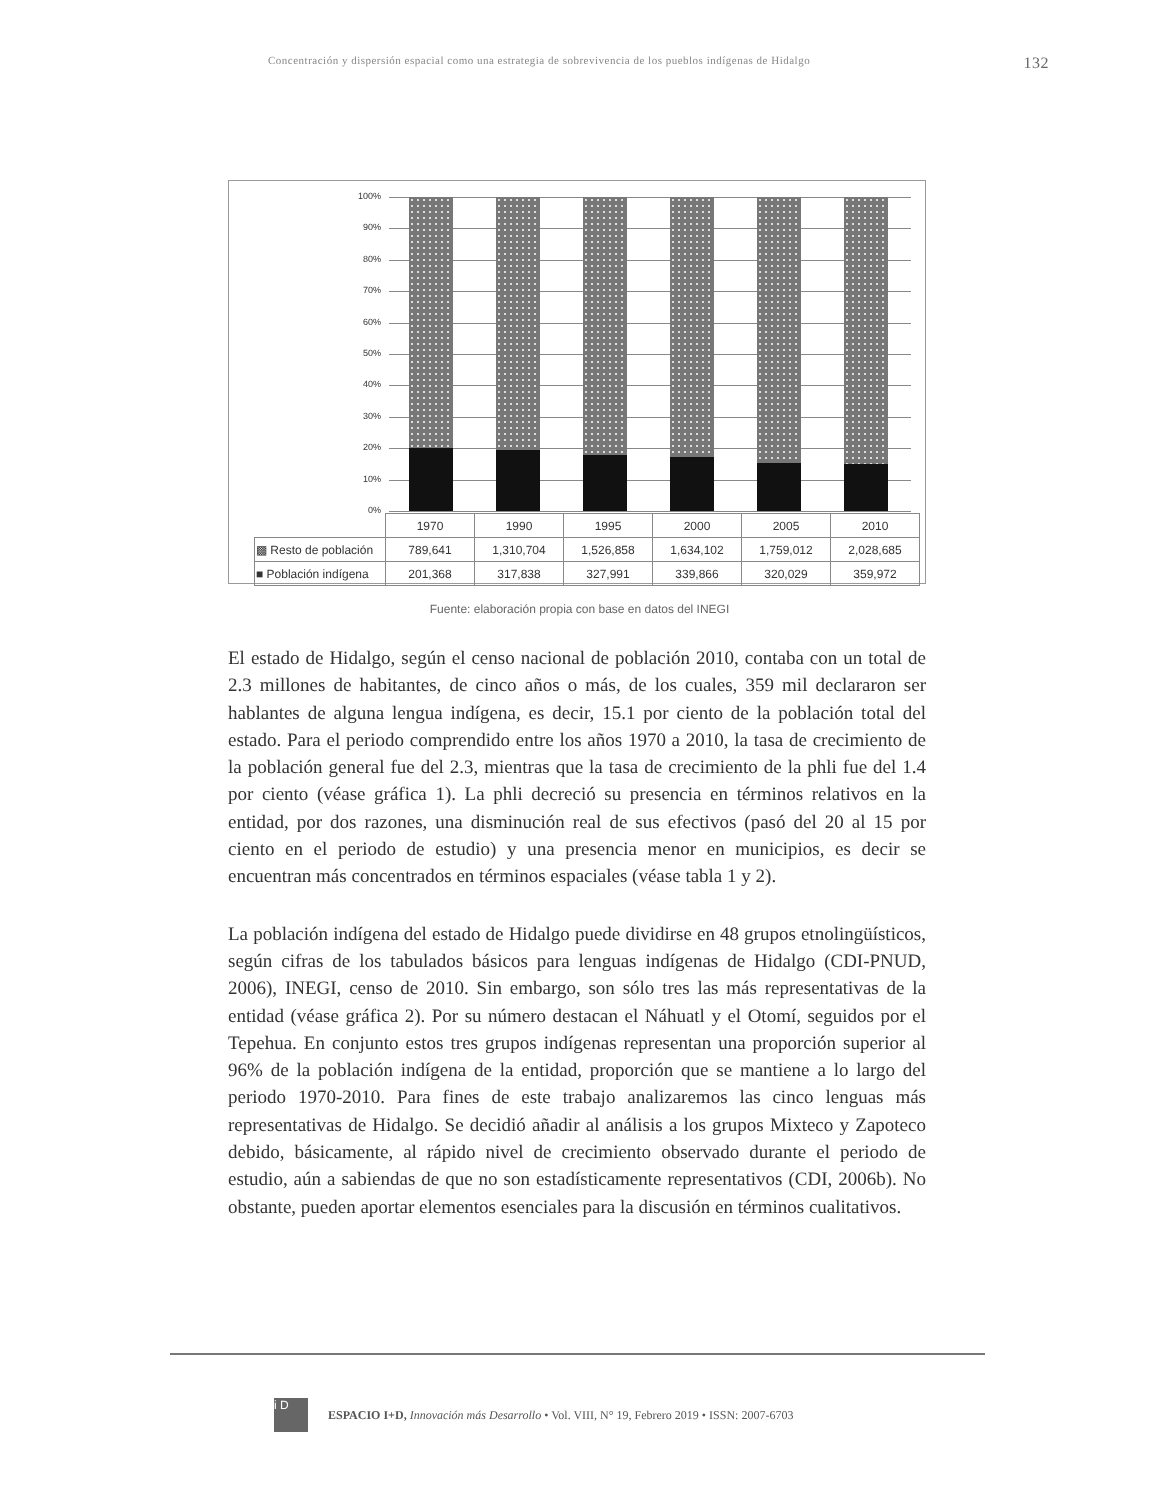Concentración y dispersión espacial como una estrategia de sobrevivencia de los pueblos indígenas de Hidalgo 132
100%
90%
80%
70%
60%
50%
40%
30%
20%
10%
0%
| | 1970 | 1990 | 1995 | 2000 | 2005 | 2010 |
| --- | --- | --- | --- | --- | --- | --- |
| ▩ Resto de población | 789,641 | 1,310,704 | 1,526,858 | 1,634,102 | 1,759,012 | 2,028,685 |
| ■ Población indígena | 201,368 | 317,838 | 327,991 | 339,866 | 320,029 | 359,972 |
Fuente: elaboración propia con base en datos del INEGI
El estado de Hidalgo, según el censo nacional de población 2010, contaba con un total de 2.3 millones de habitantes, de cinco años o más, de los cuales, 359 mil declararon ser hablantes de alguna lengua indígena, es decir, 15.1 por ciento de la población total del estado. Para el periodo comprendido entre los años 1970 a 2010, la tasa de crecimiento de la población general fue del 2.3, mientras que la tasa de crecimiento de la phli fue del 1.4 por ciento (véase gráfica 1). La phli decreció su presencia en términos relativos en la entidad, por dos razones, una disminución real de sus efectivos (pasó del 20 al 15 por ciento en el periodo de estudio) y una presencia menor en municipios, es decir se encuentran más concentrados en términos espaciales (véase tabla 1 y 2).
La población indígena del estado de Hidalgo puede dividirse en 48 grupos etnolingüísticos, según cifras de los tabulados básicos para lenguas indígenas de Hidalgo (CDI-PNUD, 2006), INEGI, censo de 2010. Sin embargo, son sólo tres las más representativas de la entidad (véase gráfica 2). Por su número destacan el Náhuatl y el Otomí, seguidos por el Tepehua. En conjunto estos tres grupos indígenas representan una proporción superior al 96% de la población indígena de la entidad, proporción que se mantiene a lo largo del periodo 1970-2010. Para fines de este trabajo analizaremos las cinco lenguas más representativas de Hidalgo. Se decidió añadir al análisis a los grupos Mixteco y Zapoteco debido, básicamente, al rápido nivel de crecimiento observado durante el periodo de estudio, aún a sabiendas de que no son estadísticamente representativos (CDI, 2006b). No obstante, pueden aportar elementos esenciales para la discusión en términos cualitativos.
i D
ESPACIO I+D, Innovación más Desarrollo • Vol. VIII, N° 19, Febrero 2019 • ISSN: 2007-6703